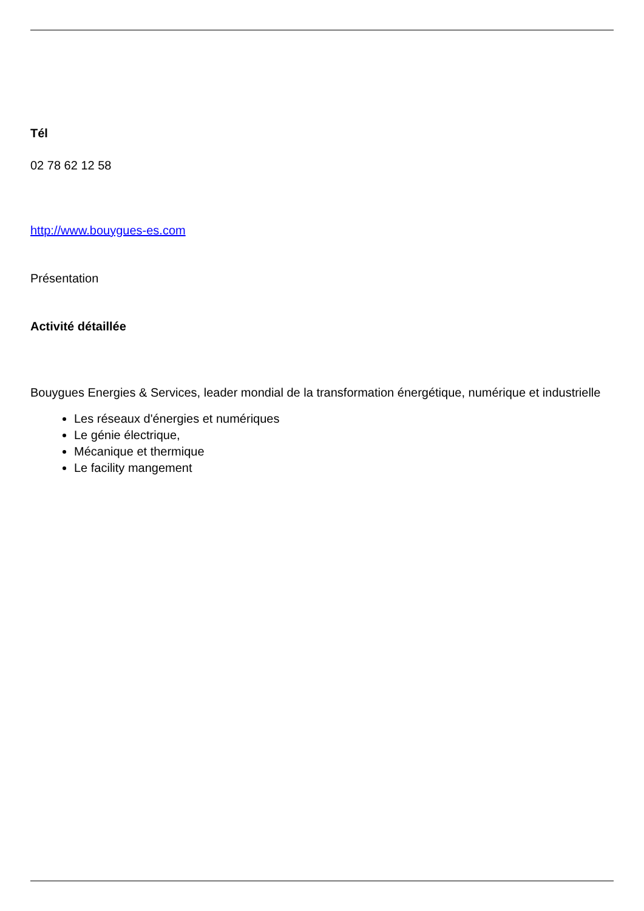Tél
02 78 62 12 58
http://www.bouygues-es.com
Présentation
Activité détaillée
Bouygues Energies & Services, leader mondial de la transformation énergétique, numérique et industrielle
Les réseaux d'énergies et numériques
Le génie électrique,
Mécanique et thermique
Le facility mangement